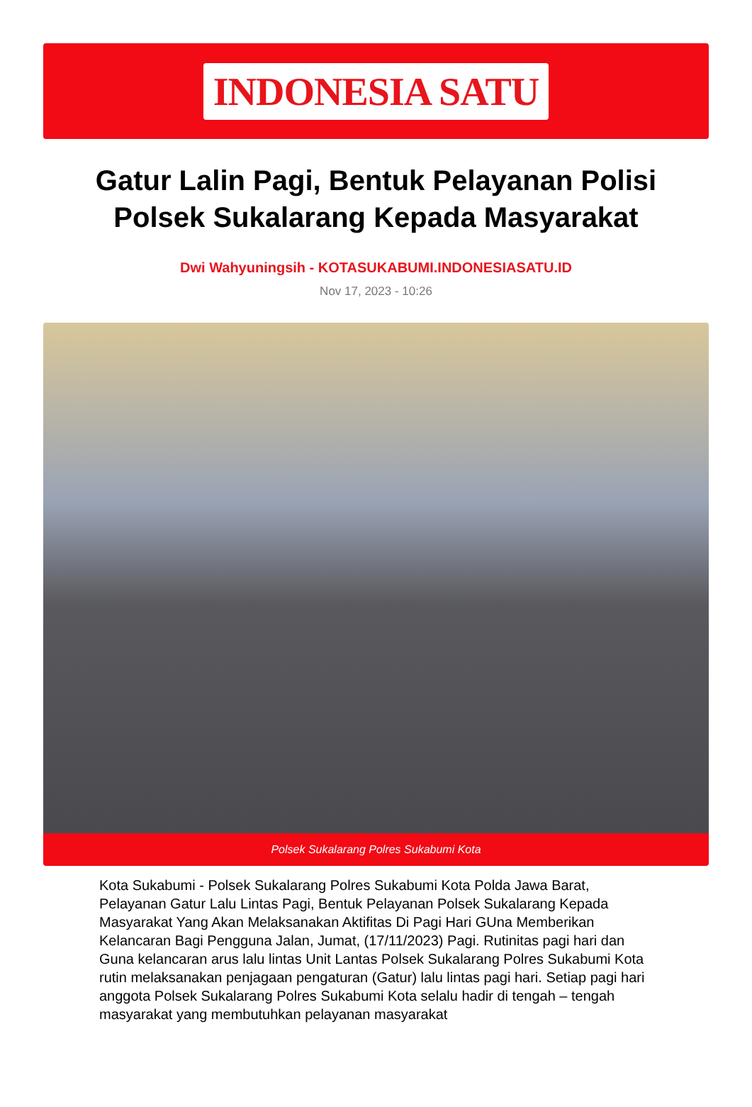INDONESIA SATU
Gatur Lalin Pagi, Bentuk Pelayanan Polisi Polsek Sukalarang Kepada Masyarakat
Dwi Wahyuningsih - KOTASUKABUMI.INDONESIASATU.ID
Nov 17, 2023 - 10:26
Polsek Sukalarang Polres Sukabumi Kota
Kota Sukabumi - Polsek Sukalarang Polres Sukabumi Kota Polda Jawa Barat, Pelayanan Gatur Lalu Lintas Pagi, Bentuk Pelayanan Polsek Sukalarang Kepada Masyarakat Yang Akan Melaksanakan Aktifitas Di Pagi Hari GUna Memberikan Kelancaran Bagi Pengguna Jalan, Jumat, (17/11/2023) Pagi. Rutinitas pagi hari dan Guna kelancaran arus lalu lintas Unit Lantas Polsek Sukalarang Polres Sukabumi Kota rutin melaksanakan penjagaan pengaturan (Gatur) lalu lintas pagi hari. Setiap pagi hari anggota Polsek Sukalarang Polres Sukabumi Kota selalu hadir di tengah – tengah masyarakat yang membutuhkan pelayanan masyarakat